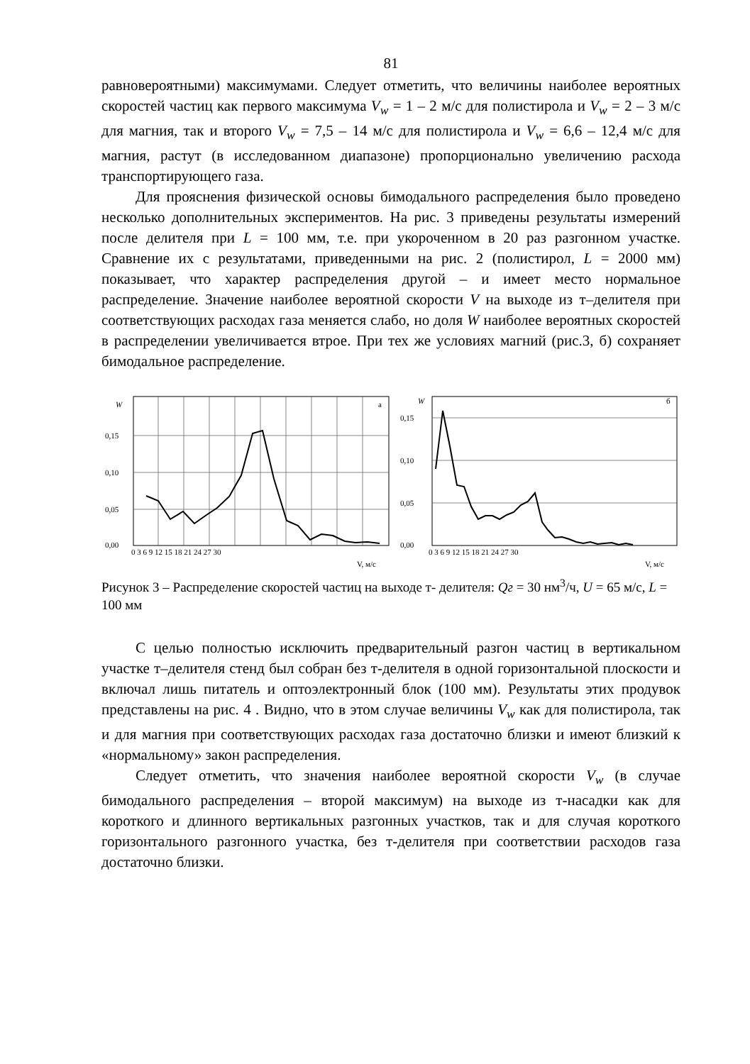81
равновероятными) максимумами. Следует отметить, что величины наиболее вероятных скоростей частиц как первого максимума V<sub>w</sub> = 1 – 2 м/с для полистирола и V<sub>w</sub> = 2 – 3 м/с для магния, так и второго V<sub>w</sub> = 7,5 – 14 м/с для полистирола и V<sub>w</sub> = 6,6 – 12,4 м/с для магния, растут (в исследованном диапазоне) пропорционально увеличению расхода транспортирующего газа.
Для прояснения физической основы бимодального распределения было проведено несколько дополнительных экспериментов. На рис. 3 приведены результаты измерений после делителя при L = 100 мм, т.е. при укороченном в 20 раз разгонном участке. Сравнение их с результатами, приведенными на рис. 2 (полистирол, L = 2000 мм) показывает, что характер распределения другой – и имеет место нормальное распределение. Значение наиболее вероятной скорости V на выходе из т–делителя при соответствующих расходах газа меняется слабо, но доля W наиболее вероятных скоростей в распределении увеличивается втрое. При тех же условиях магний (рис.3, б) сохраняет бимодальное распределение.
W
а
0,15
0,10
0,05
0,00
0 3 6 9 12 15 18 21 24 27 30
V, м/с
W
б
0,15
0,10
0,05
0,00
0 3 6 9 12 15 18 21 24 27 30
V, м/с
Рисунок 3 – Распределение скоростей частиц на выходе т- делителя: Qг = 30 нм<sup>3</sup>/ч, U = 65 м/с, L = 100 мм
С целью полностью исключить предварительный разгон частиц в вертикальном участке т–делителя стенд был собран без т-делителя в одной горизонтальной плоскости и включал лишь питатель и оптоэлектронный блок (100 мм). Результаты этих продувок представлены на рис. 4 . Видно, что в этом случае величины V<sub>w</sub> как для полистирола, так и для магния при соответствующих расходах газа достаточно близки и имеют близкий к «нормальному» закон распределения.
Следует отметить, что значения наиболее вероятной скорости V<sub>w</sub> (в случае бимодального распределения – второй максимум) на выходе из т-насадки как для короткого и длинного вертикальных разгонных участков, так и для случая короткого горизонтального разгонного участка, без т-делителя при соответствии расходов газа достаточно близки.